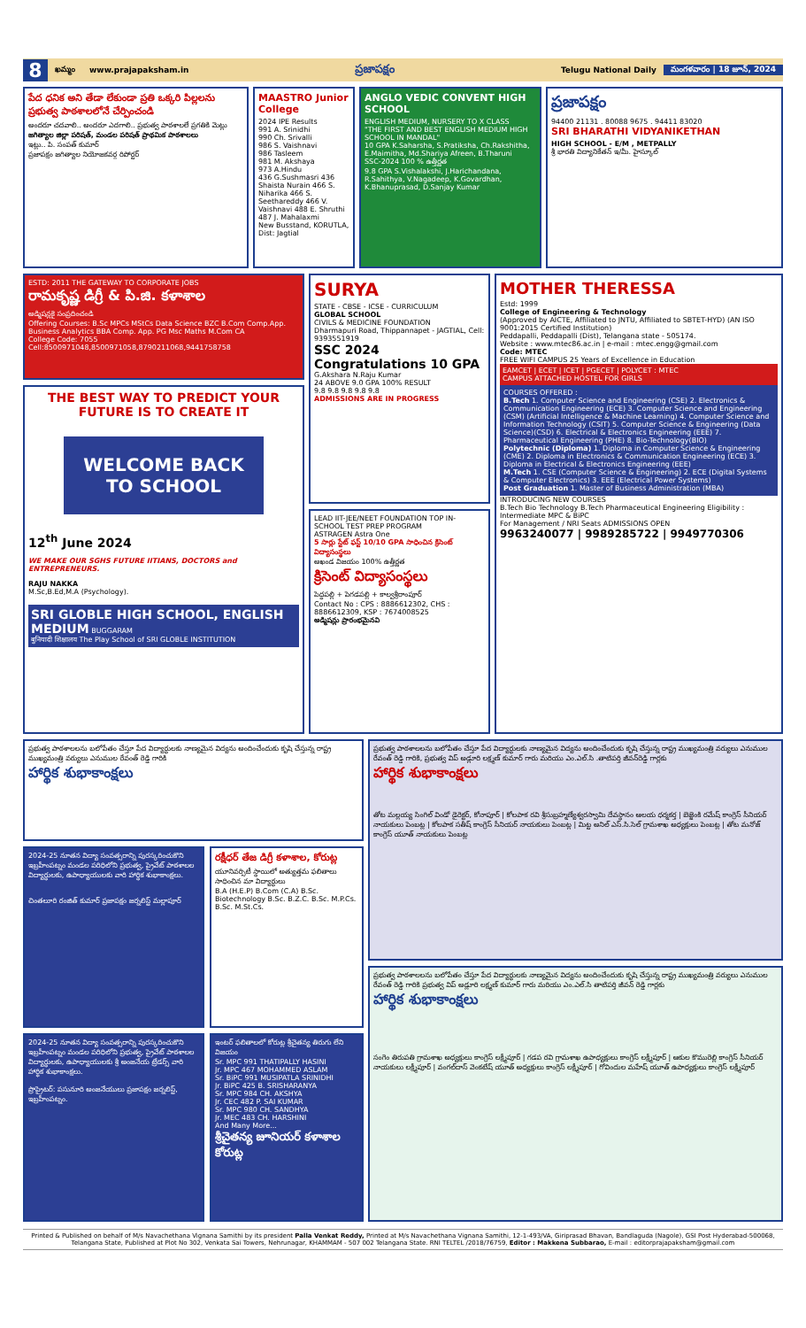8
ఖమ్మం www.prajapaksham.in
ప్రజాపక్షం
Telugu National Daily మంగళవారం | 18 జూన్, 2024
పేద ధనిక అని తేడా లేకుండా ప్రతి ఒక్కరి పిల్లలను ప్రభుత్వ పాఠశాలలోనే చేర్పించండి
అందరూ చదవాలి.. అందరూ ఎదగాలి.. ప్రభుత్వ పాఠశాలలే ప్రగతికి మెట్లు
జగిత్యాల జిల్లా పరిషత్, మండల పరిషత్ ప్రాథమిక పాఠశాలలు
ఇట్లు.. పి. సంపత్ కుమార్
ప్రజాపక్షం జగిత్యాల నియోజకవర్గ రిపోర్టర్
MAASTRO Junior College
2024 IPE Results
991 A. Srinidhi
990 Ch. Srivalli
986 S. Vaishnavi
986 Tasleem
981 M. Akshaya
973 A.Hindu
436 G.Sushmasri 436 Shaista Nurain 466 S. Niharika 466 S. Seethareddy 466 V. Vaishnavi 488 E. Shruthi 487 J. Mahalaxmi
New Busstand, KORUTLA, Dist: Jagtial
ANGLO VEDIC CONVENT HIGH SCHOOL
ENGLISH MEDIUM, NURSERY TO X CLASS
"THE FIRST AND BEST ENGLISH MEDIUM HIGH SCHOOL IN MANDAL"
10 GPA K.Saharsha, S.Pratiksha, Ch.Rakshitha, E.Maimitha, Md.Shariya Afreen, B.Tharuni
SSC-2024 100 % ఉత్తీర్ణత
9.8 GPA S.Vishalakshi, J.Harichandana, R.Sahithya, V.Nagadeep, K.Govardhan, K.Bhanuprasad, D.Sanjay Kumar
ప్రజాపక్షం
94400 21131 . 80088 9675 . 94411 83020
SRI BHARATHI VIDYANIKETHAN
HIGH SCHOOL - E/M , METPALLY
శ్రీ భారతి విద్యానికేతన్ ఇ/మీ. హైస్కూల్
ESTD: 2011 THE GATEWAY TO CORPORATE JOBS
రామకృష్ణ డిగ్రీ & పి.జి. కళాశాల
అడ్మిషన్లకై సంప్రదించండి
Offering Courses: B.Sc MPCs MStCs Data Science BZC B.Com Comp.App. Business Analytics BBA Comp. App. PG Msc Maths M.Com CA
College Code: 7055
Cell:8500971048,8500971058,8790211068,9441758758
THE BEST WAY TO PREDICT YOUR FUTURE IS TO CREATE IT
WELCOME BACK TO SCHOOL
12<sup>th</sup> June 2024
WE MAKE OUR SGHS FUTURE IITIANS, DOCTORS and ENTREPRENEURS.
RAJU NAKKA
M.Sc,B.Ed,M.A (Psychology).
SRI GLOBLE HIGH SCHOOL, ENGLISH MEDIUM BUGGARAM
बुनियादी शिक्षालय The Play School of SRI GLOBLE INSTITUTION
SURYA
STATE - CBSE - ICSE - CURRICULUM
GLOBAL SCHOOL
CIVILS & MEDICINE FOUNDATION
Dharmapuri Road, Thippannapet - JAGTIAL, Cell: 9393551919
SSC 2024 Congratulations 10 GPA
G.Akshara N.Raju Kumar
24 ABOVE 9.0 GPA 100% RESULT
9.8 9.8 9.8 9.8 9.8
ADMISSIONS ARE IN PROGRESS
LEAD IIT-JEE/NEET FOUNDATION TOP IN-SCHOOL TEST PREP PROGRAM
ASTRAGEN Astra One
5 సార్లు స్టేట్ ఫస్ట్ 10/10 GPA సాధించిన క్రిసెంట్ విద్యాసంస్థలు
అఖండ విజయం 100% ఉత్తీర్ణత
క్రిసెంట్ విద్యాసంస్థలు
పెద్దపల్లి + పెగడపల్లి + కాల్వశ్రీరాంపూర్
Contact No : CPS : 8886612302, CHS : 8886612309, KSP : 7674008525
అడ్మిషన్లు ప్రారంభమైనవి
MOTHER THERESSA
Estd: 1999
College of Engineering & Technology
(Approved by AICTE, Affiliated to JNTU, Affiliated to SBTET-HYD) (AN ISO 9001:2015 Certified Institution)
Peddapalli, Peddapalli (Dist), Telangana state - 505174.
Website : www.mtec86.ac.in | e-mail : mtec.engg@gmail.com
Code: MTEC
FREE WIFI CAMPUS 25 Years of Excellence in Education
EAMCET | ECET | ICET | PGECET | POLYCET : MTEC
CAMPUS ATTACHED HOSTEL FOR GIRLS
COURSES OFFERED :
B.Tech 1. Computer Science and Engineering (CSE) 2. Electronics & Communication Engineering (ECE) 3. Computer Science and Engineering (CSM) (Artificial Intelligence & Machine Learning) 4. Computer Science and Information Technology (CSIT) 5. Computer Science & Engineering (Data Science)(CSD) 6. Electrical & Electronics Engineering (EEE) 7. Pharmaceutical Engineering (PHE) 8. Bio-Technology(BIO)
Polytechnic (Diploma) 1. Diploma in Computer Science & Engineering (CME) 2. Diploma in Electronics & Communication Engineering (ECE) 3. Diploma in Electrical & Electronics Engineering (EEE)
M.Tech 1. CSE (Computer Science & Engineering) 2. ECE (Digital Systems & Computer Electronics) 3. EEE (Electrical Power Systems)
Post Graduation 1. Master of Business Administration (MBA)
INTRODUCING NEW COURSES
B.Tech Bio Technology B.Tech Pharmaceutical Engineering Eligibility : Intermediate MPC & BiPC
For Management / NRI Seats ADMISSIONS OPEN
9963240077 | 9989285722 | 9949770306
ప్రభుత్వ పాఠశాలలను బలోపేతం చేస్తూ పేద విద్యార్థులకు నాణ్యమైన విద్యను అందించేందుకు కృషి చేస్తున్న రాష్ట్ర ముఖ్యమంత్రి వర్యులు ఎనుముల రేవంత్ రెడ్డి గారికి
హార్థిక శుభాకాంక్షలు
2024-25 నూతన విద్యా సంవత్సరాన్ని పురస్కరించుకొని ఇబ్రహీంపట్నం మండల పరిధిలోని ప్రభుత్వ, ప్రైవేట్ పాఠశాలల విద్యార్థులకు, ఉపాధ్యాయులకు వారి హార్థిక శుభాకాంక్షలు.
చింతలూరి రంజిత్ కుమార్ ప్రజాపక్షం జర్నలిస్ట్ మల్లాపూర్
రక్షీధర్ తేజ డిగ్రీ కళాశాల, కోరుట్ల
యూనివర్సిటీ స్థాయిలో అత్యుత్తమ ఫలితాలు సాధించిన మా విద్యార్థులు
B.A (H.E.P) B.Com (C.A) B.Sc. Biotechnology B.Sc. B.Z.C. B.Sc. M.P.Cs. B.Sc. M.St.Cs.
2024-25 నూతన విద్యా సంవత్సరాన్ని పురస్కరించుకొని ఇబ్రహీంపట్నం మండల పరిధిలోని ప్రభుత్వ, ప్రైవేట్ పాఠశాలల విద్యార్థులకు, ఉపాధ్యాయులకు శ్రీ అంజనేయ ట్రేడర్స్ వారి హార్థిక శుభాకాంక్షలు.
ప్రొప్రైటర్: పసునూరి అంజనేయులు ప్రజాపక్షం జర్నలిస్ట్, ఇబ్రహీంపట్నం.
ఇంటర్ ఫలితాలలో కోరుట్ల శ్రీచైతన్య తిరుగు లేని విజయం
Sr. MPC 991 THATIPALLY HASINI
Jr. MPC 467 MOHAMMED ASLAM
Sr. BiPC 991 MUSIPATLA SRINIDHI
Jr. BiPC 425 B. SRISHARANYA
Sr. MPC 984 CH. AKSHYA
Jr. CEC 482 P. SAI KUMAR
Sr. MPC 980 CH. SANDHYA
Jr. MEC 483 CH. HARSHINI
And Many More...
శ్రీచైతన్య జూనియర్ కళాశాల కోరుట్ల
ప్రభుత్వ పాఠశాలలను బలోపేతం చేస్తూ పేద విద్యార్థులకు నాణ్యమైన విద్యను అందించేందుకు కృషి చేస్తున్న రాష్ట్ర ముఖ్యమంత్రి వర్యులు ఎనుముల రేవంత్ రెడ్డి గారికి, ప్రభుత్వ విప్ అడ్లూరి లక్ష్మణ్ కుమార్ గారు మరియు ఎం.ఎల్.సి .తాటిపర్తి జీవన్‌రెడ్డి గార్లకు
హార్థిక శుభాకాంక్షలు
తోట మల్లయ్య సింగిల్ విండో డైరెక్టర్, కోనాపూర్ | కోలపాక రవి శ్రీసుబ్రహ్మణ్యేశ్వరస్వామి దేవస్థానం ఆలయ ధర్మకర్త | బెజ్జెంకి రమేష్ కాంగ్రెస్ సీనియర్ నాయకులు పెంబట్ల | కోలపాక సతీష్ కాంగ్రెస్ సీనియర్ నాయకులు పెంబట్ల | మిట్ట అనిల్ ఎస్.సి.సెల్ గ్రామశాఖ అధ్యక్షులు పెంబట్ల | తోట మనోజ్ కాంగ్రెస్ యూత్ నాయకులు పెంబట్ల
ప్రభుత్వ పాఠశాలలను బలోపేతం చేస్తూ పేద విద్యార్థులకు నాణ్యమైన విద్యను అందించేందుకు కృషి చేస్తున్న రాష్ట్ర ముఖ్యమంత్రి వర్యులు ఎనుముల రేవంత్ రెడ్డి గారికి ప్రభుత్వ విప్ అడ్లూరి లక్ష్మణ్ కుమార్ గారు మరియు ఎం.ఎల్.సి తాటిపర్తి జీవన్ రెడ్డి గార్లకు
హార్థిక శుభాకాంక్షలు
సంగెం తిరుపతి గ్రామశాఖ అధ్యక్షులు కాంగ్రెస్ లక్ష్మీపూర్ | గడప రవి గ్రామశాఖ ఉపాధ్యక్షులు కాంగ్రెస్ లక్ష్మీపూర్ | ఆకుల కొమురెల్లి కాంగ్రెస్ సీనియర్ నాయకులు లక్ష్మీపూర్ | వంగల్‌దాస్ వెంకటేష్ యూత్ అధ్యక్షులు కాంగ్రెస్ లక్ష్మీపూర్ | గోవిందుల మహేష్ యూత్ ఉపాధ్యక్షులు కాంగ్రెస్ లక్ష్మీపూర్
Printed & Published on behalf of M/s Navachethana Vignana Samithi by its president Palla Venkat Reddy, Printed at M/s Navachethana Vignana Samithi, 12-1-493/VA, Giriprasad Bhavan, Bandlaguda (Nagole), GSI Post Hyderabad-500068, Telangana State, Published at Plot No 302, Venkata Sai Towers, Nehrunagar, KHAMMAM - 507 002 Telangana State. RNI TELTEL /2018/76759, Editor : Makkena Subbarao, E-mail : editorprajapaksham@gmail.com